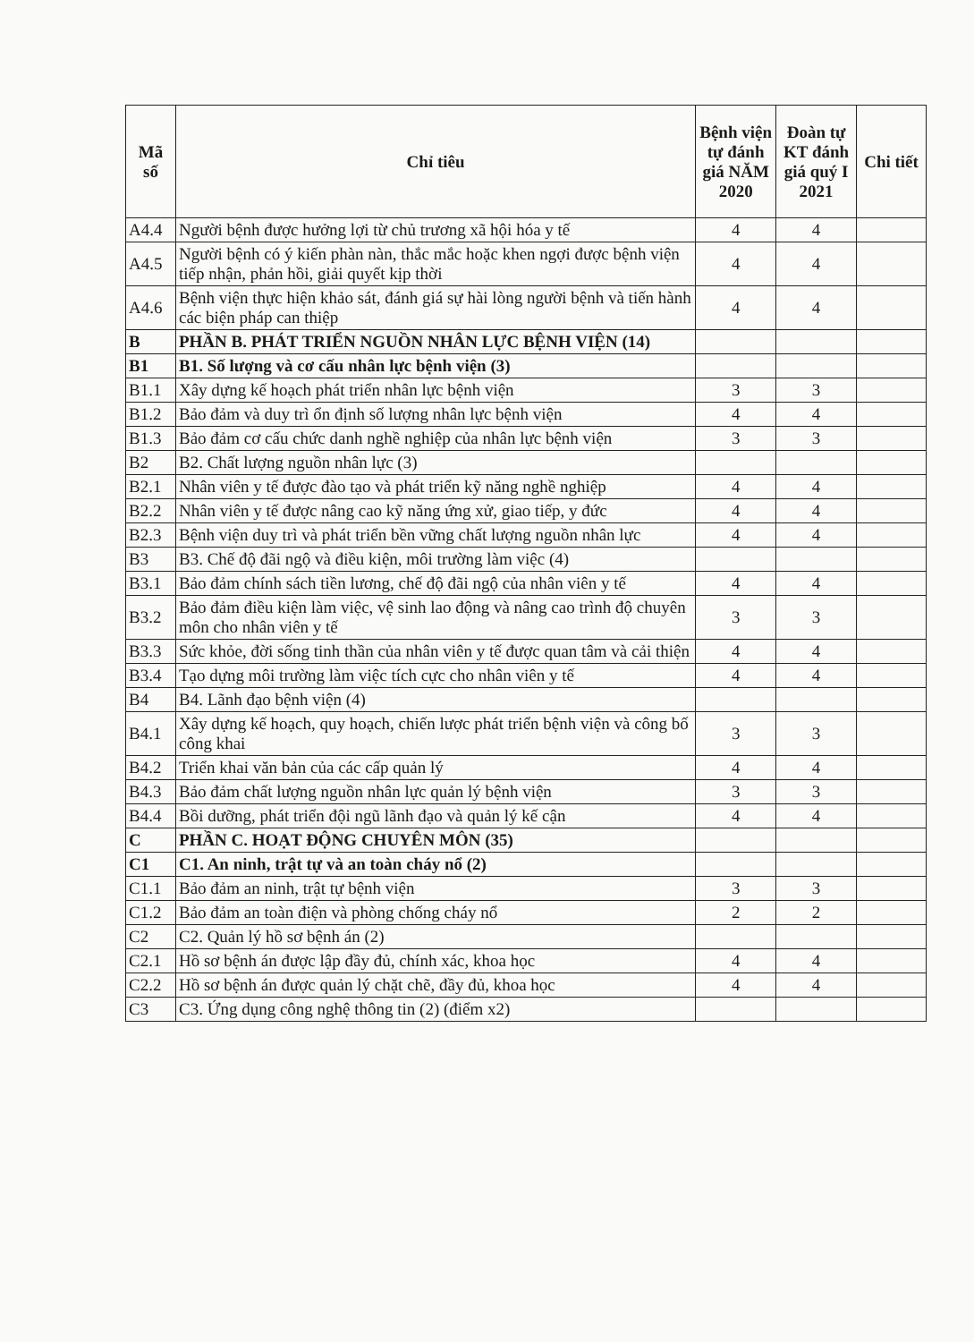| Mã số | Chỉ tiêu | Bệnh viện tự đánh giá NĂM 2020 | Đoàn tự KT đánh giá quý I 2021 | Chi tiết |
| --- | --- | --- | --- | --- |
| A4.4 | Người bệnh được hưởng lợi từ chủ trương xã hội hóa y tế | 4 | 4 | |
| A4.5 | Người bệnh có ý kiến phàn nàn, thắc mắc hoặc khen ngợi được bệnh viện tiếp nhận, phản hồi, giải quyết kịp thời | 4 | 4 | |
| A4.6 | Bệnh viện thực hiện khảo sát, đánh giá sự hài lòng người bệnh và tiến hành các biện pháp can thiệp | 4 | 4 | |
| B | PHẦN B. PHÁT TRIỂN NGUỒN NHÂN LỰC BỆNH VIỆN (14) | | | |
| B1 | B1. Số lượng và cơ cấu nhân lực bệnh viện (3) | | | |
| B1.1 | Xây dựng kế hoạch phát triển nhân lực bệnh viện | 3 | 3 | |
| B1.2 | Bảo đảm và duy trì ổn định số lượng nhân lực bệnh viện | 4 | 4 | |
| B1.3 | Bảo đảm cơ cấu chức danh nghề nghiệp của nhân lực bệnh viện | 3 | 3 | |
| B2 | B2. Chất lượng nguồn nhân lực (3) | | | |
| B2.1 | Nhân viên y tế được đào tạo và phát triển kỹ năng nghề nghiệp | 4 | 4 | |
| B2.2 | Nhân viên y tế được nâng cao kỹ năng ứng xử, giao tiếp, y đức | 4 | 4 | |
| B2.3 | Bệnh viện duy trì và phát triển bền vững chất lượng nguồn nhân lực | 4 | 4 | |
| B3 | B3. Chế độ đãi ngộ và điều kiện, môi trường làm việc (4) | | | |
| B3.1 | Bảo đảm chính sách tiền lương, chế độ đãi ngộ của nhân viên y tế | 4 | 4 | |
| B3.2 | Bảo đảm điều kiện làm việc, vệ sinh lao động và nâng cao trình độ chuyên môn cho nhân viên y tế | 3 | 3 | |
| B3.3 | Sức khỏe, đời sống tinh thần của nhân viên y tế được quan tâm và cải thiện | 4 | 4 | |
| B3.4 | Tạo dựng môi trường làm việc tích cực cho nhân viên y tế | 4 | 4 | |
| B4 | B4. Lãnh đạo bệnh viện (4) | | | |
| B4.1 | Xây dựng kế hoạch, quy hoạch, chiến lược phát triển bệnh viện và công bố công khai | 3 | 3 | |
| B4.2 | Triển khai văn bản của các cấp quản lý | 4 | 4 | |
| B4.3 | Bảo đảm chất lượng nguồn nhân lực quản lý bệnh viện | 3 | 3 | |
| B4.4 | Bồi dưỡng, phát triển đội ngũ lãnh đạo và quản lý kế cận | 4 | 4 | |
| C | PHẦN C. HOẠT ĐỘNG CHUYÊN MÔN (35) | | | |
| C1 | C1. An ninh, trật tự và an toàn cháy nổ (2) | | | |
| C1.1 | Bảo đảm an ninh, trật tự bệnh viện | 3 | 3 | |
| C1.2 | Bảo đảm an toàn điện và phòng chống cháy nổ | 2 | 2 | |
| C2 | C2. Quản lý hồ sơ bệnh án (2) | | | |
| C2.1 | Hồ sơ bệnh án được lập đầy đủ, chính xác, khoa học | 4 | 4 | |
| C2.2 | Hồ sơ bệnh án được quản lý chặt chẽ, đầy đủ, khoa học | 4 | 4 | |
| C3 | C3. Ứng dụng công nghệ thông tin (2) (điểm x2) | | | |